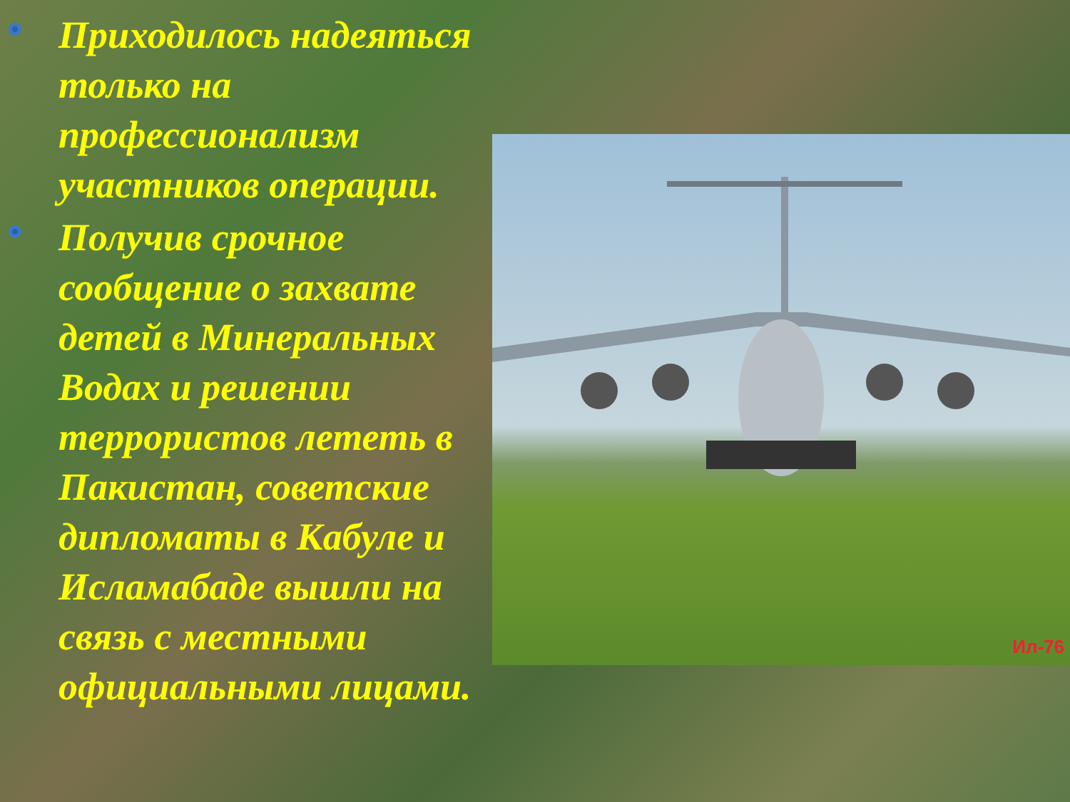Приходилось надеяться только на профессионализм участников операции.
Получив срочное сообщение о захвате детей в Минеральных Водах и решении террористов лететь в Пакистан, советские дипломаты в Кабуле и Исламабаде вышли на связь с местными официальными лицами.
Ил-76